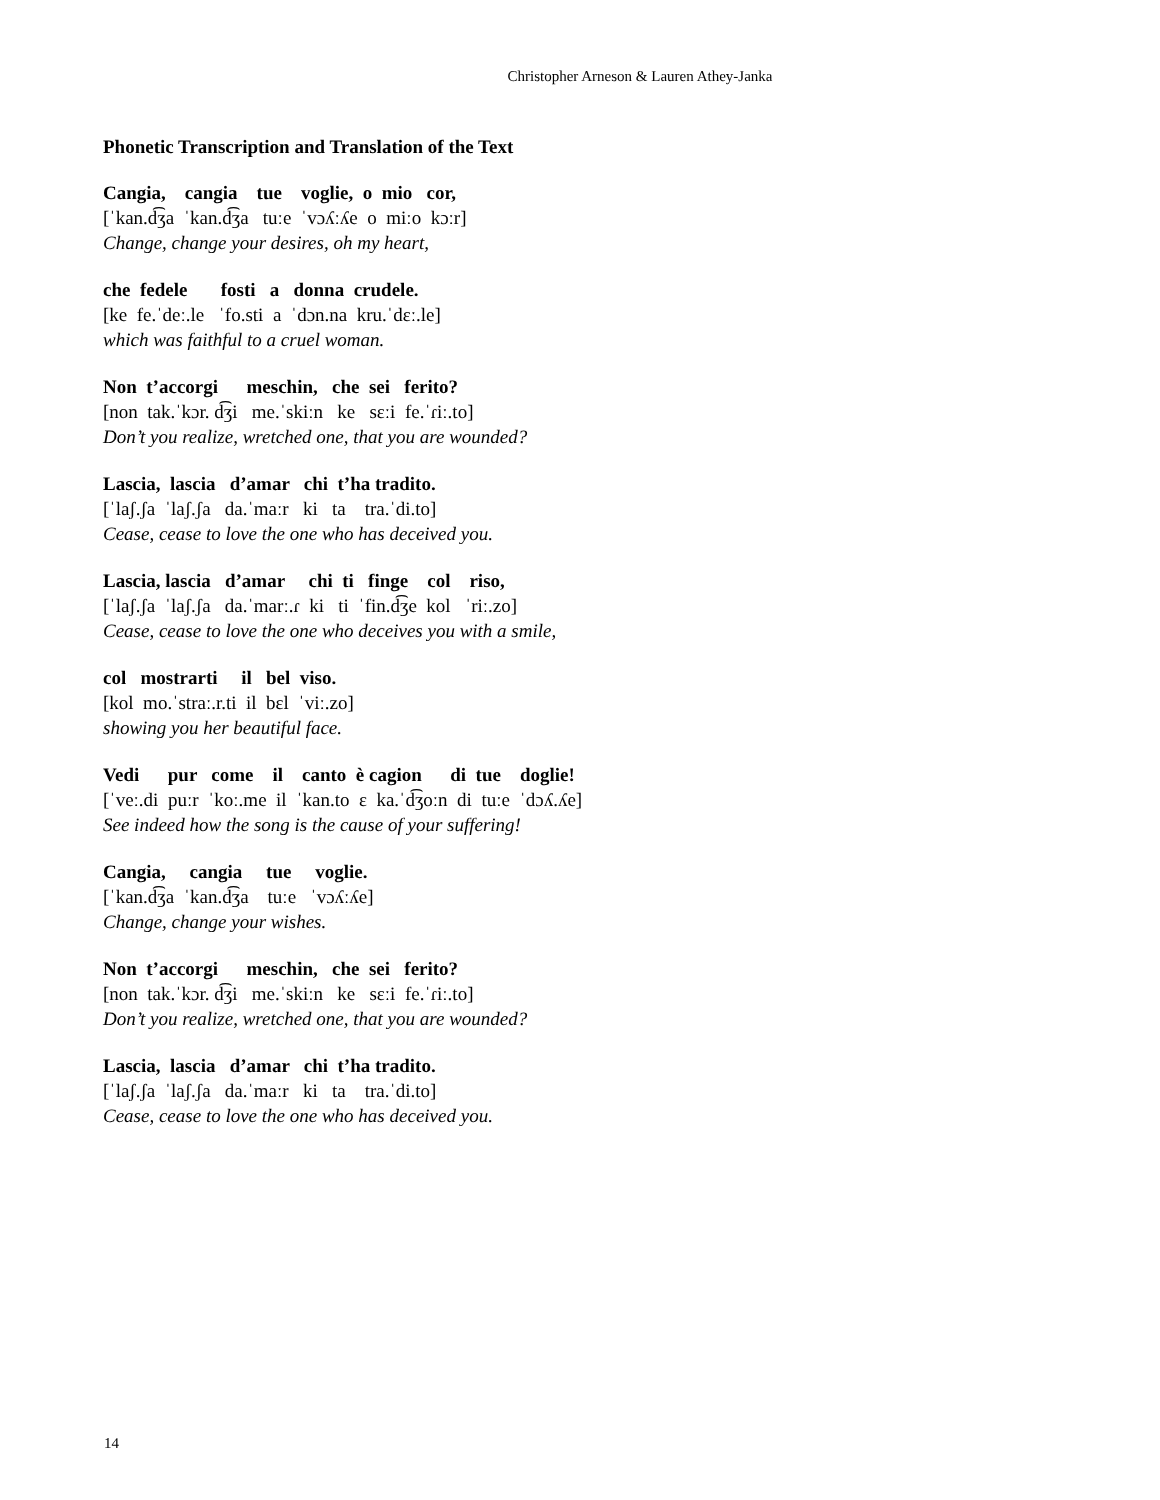Christopher Arneson & Lauren Athey-Janka
Phonetic Transcription and Translation of the Text
Cangia, cangia tue voglie, o mio cor,
[ˈkan.d͡ʒa ˈkan.d͡ʒa tuːe ˈvɔʎːʎe o miːo kɔːr]
Change, change your desires, oh my heart,
che fedele fosti a donna crudele.
[ke fe.ˈdeː.le ˈfo.sti a ˈdɔn.na kru.ˈdɛː.le]
which was faithful to a cruel woman.
Non t’accorgi meschin, che sei ferito?
[non tak.ˈkɔr. d͡ʒi me.ˈskiːn ke sɛːi fe.ˈɾiː.to]
Don’t you realize, wretched one, that you are wounded?
Lascia, lascia d’amar chi t’ha tradito.
[ˈlaʃ.ʃa ˈlaʃ.ʃa da.ˈmaːr ki ta tra.ˈdi.to]
Cease, cease to love the one who has deceived you.
Lascia, lascia d’amar chi ti finge col riso,
[ˈlaʃ.ʃa ˈlaʃ.ʃa da.ˈmarː.ɾ ki ti ˈfin.d͡ʒe kol ˈriː.zo]
Cease, cease to love the one who deceives you with a smile,
col mostrarti il bel viso.
[kol mo.ˈstraː.r.ti il bɛl ˈviː.zo]
showing you her beautiful face.
Vedi pur come il canto è cagion di tue doglie!
[ˈveː.di puːr ˈkoː.me il ˈkan.to ɛ ka.ˈd͡ʒoːn di tuːe ˈdɔʎ.ʎe]
See indeed how the song is the cause of your suffering!
Cangia, cangia tue voglie.
[ˈkan.d͡ʒa ˈkan.d͡ʒa tuːe ˈvɔʎːʎe]
Change, change your wishes.
Non t’accorgi meschin, che sei ferito?
[non tak.ˈkɔr. d͡ʒi me.ˈskiːn ke sɛːi fe.ˈɾiː.to]
Don’t you realize, wretched one, that you are wounded?
Lascia, lascia d’amar chi t’ha tradito.
[ˈlaʃ.ʃa ˈlaʃ.ʃa da.ˈmaːr ki ta tra.ˈdi.to]
Cease, cease to love the one who has deceived you.
14